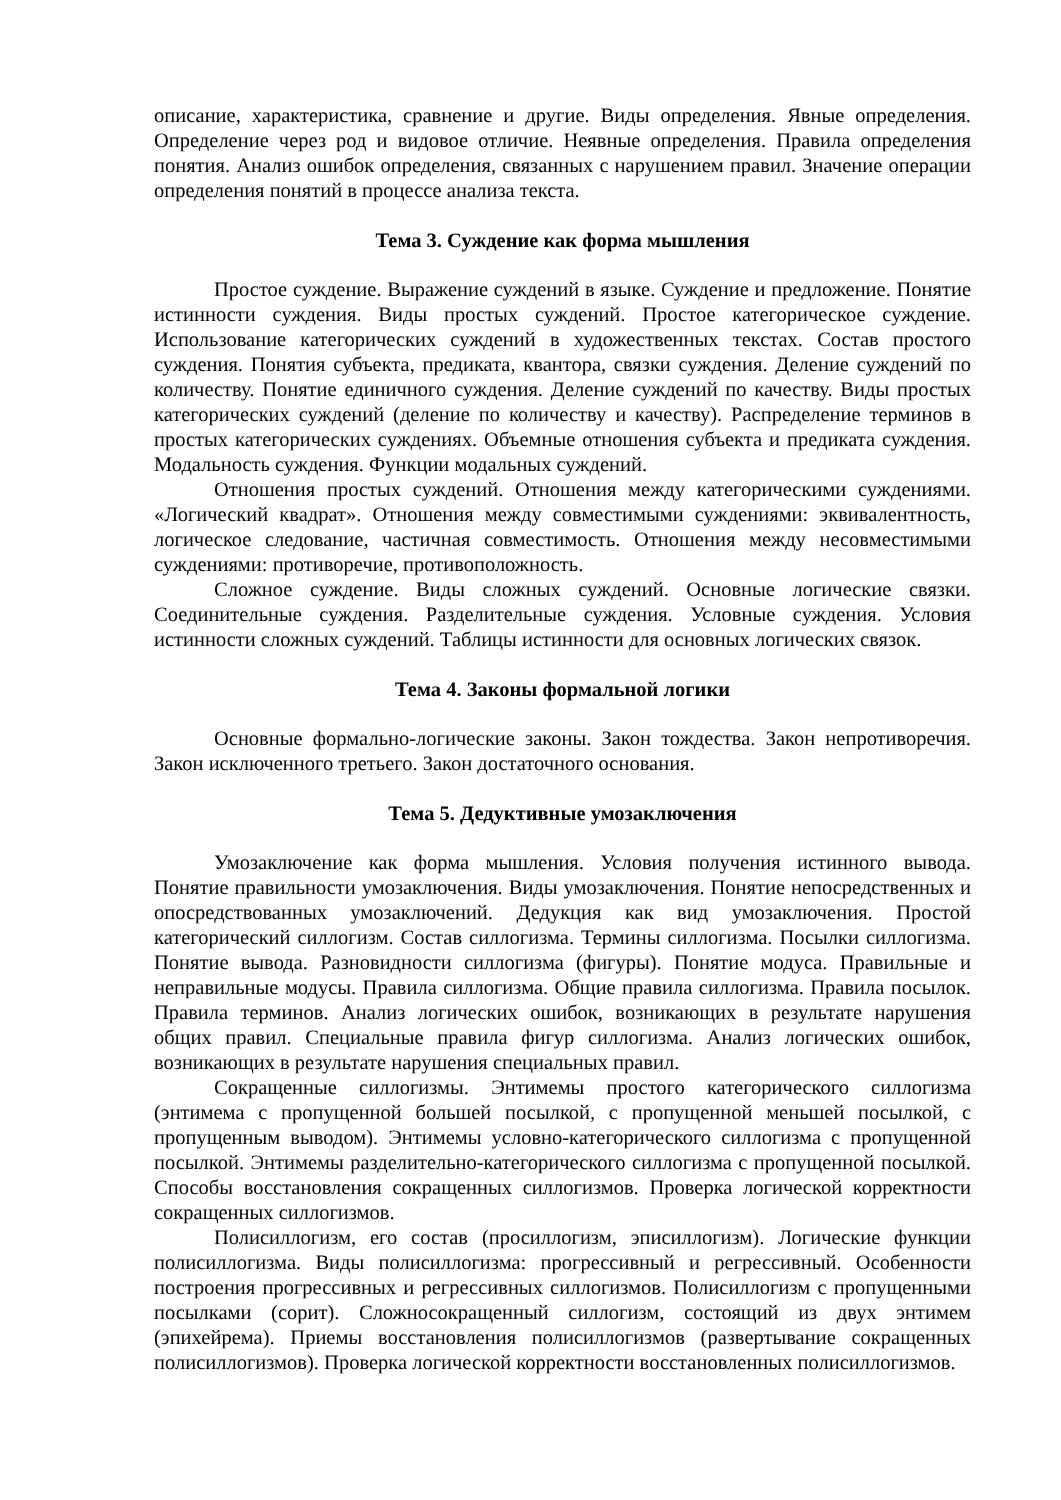описание, характеристика, сравнение и другие. Виды определения. Явные определения. Определение через род и видовое отличие. Неявные определения. Правила определения понятия. Анализ ошибок определения, связанных с нарушением правил. Значение операции определения понятий в процессе анализа текста.
Тема 3. Суждение как форма мышления
Простое суждение. Выражение суждений в языке. Суждение и предложение. Понятие истинности суждения. Виды простых суждений. Простое категорическое суждение. Использование категорических суждений в художественных текстах. Состав простого суждения. Понятия субъекта, предиката, квантора, связки суждения. Деление суждений по количеству. Понятие единичного суждения. Деление суждений по качеству. Виды простых категорических суждений (деление по количеству и качеству). Распределение терминов в простых категорических суждениях. Объемные отношения субъекта и предиката суждения. Модальность суждения. Функции модальных суждений.
Отношения простых суждений. Отношения между категорическими суждениями. «Логический квадрат». Отношения между совместимыми суждениями: эквивалентность, логическое следование, частичная совместимость. Отношения между несовместимыми суждениями: противоречие, противоположность.
Сложное суждение. Виды сложных суждений. Основные логические связки. Соединительные суждения. Разделительные суждения. Условные суждения. Условия истинности сложных суждений. Таблицы истинности для основных логических связок.
Тема 4. Законы формальной логики
Основные формально-логические законы. Закон тождества. Закон непротиворечия. Закон исключенного третьего. Закон достаточного основания.
Тема 5. Дедуктивные умозаключения
Умозаключение как форма мышления. Условия получения истинного вывода. Понятие правильности умозаключения. Виды умозаключения. Понятие непосредственных и опосредствованных умозаключений. Дедукция как вид умозаключения. Простой категорический силлогизм. Состав силлогизма. Термины силлогизма. Посылки силлогизма. Понятие вывода. Разновидности силлогизма (фигуры). Понятие модуса. Правильные и неправильные модусы. Правила силлогизма. Общие правила силлогизма. Правила посылок. Правила терминов. Анализ логических ошибок, возникающих в результате нарушения общих правил. Специальные правила фигур силлогизма. Анализ логических ошибок, возникающих в результате нарушения специальных правил.
Сокращенные силлогизмы. Энтимемы простого категорического силлогизма (энтимема с пропущенной большей посылкой, с пропущенной меньшей посылкой, с пропущенным выводом). Энтимемы условно-категорического силлогизма с пропущенной посылкой. Энтимемы разделительно-категорического силлогизма с пропущенной посылкой. Способы восстановления сокращенных силлогизмов. Проверка логической корректности сокращенных силлогизмов.
Полисиллогизм, его состав (просиллогизм, эписиллогизм). Логические функции полисиллогизма. Виды полисиллогизма: прогрессивный и регрессивный. Особенности построения прогрессивных и регрессивных силлогизмов. Полисиллогизм с пропущенными посылками (сорит). Сложносокращенный силлогизм, состоящий из двух энтимем (эпихейрема). Приемы восстановления полисиллогизмов (развертывание сокращенных полисиллогизмов). Проверка логической корректности восстановленных полисиллогизмов.